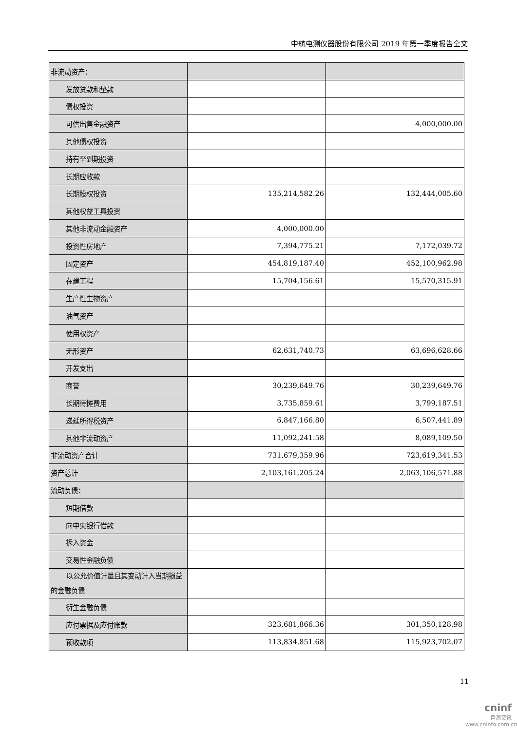中航电测仪器股份有限公司 2019 年第一季度报告全文
| 非流动资产： | | |
| 发放贷款和垫款 | | |
| 债权投资 | | |
| 可供出售金融资产 | | 4,000,000.00 |
| 其他债权投资 | | |
| 持有至到期投资 | | |
| 长期应收款 | | |
| 长期股权投资 | 135,214,582.26 | 132,444,005.60 |
| 其他权益工具投资 | | |
| 其他非流动金融资产 | 4,000,000.00 | |
| 投资性房地产 | 7,394,775.21 | 7,172,039.72 |
| 固定资产 | 454,819,187.40 | 452,100,962.98 |
| 在建工程 | 15,704,156.61 | 15,570,315.91 |
| 生产性生物资产 | | |
| 油气资产 | | |
| 使用权资产 | | |
| 无形资产 | 62,631,740.73 | 63,696,628.66 |
| 开发支出 | | |
| 商誉 | 30,239,649.76 | 30,239,649.76 |
| 长期待摊费用 | 3,735,859.61 | 3,799,187.51 |
| 递延所得税资产 | 6,847,166.80 | 6,507,441.89 |
| 其他非流动资产 | 11,092,241.58 | 8,089,109.50 |
| 非流动资产合计 | 731,679,359.96 | 723,619,341.53 |
| 资产总计 | 2,103,161,205.24 | 2,063,106,571.88 |
| 流动负债： | | |
| 短期借款 | | |
| 向中央银行借款 | | |
| 拆入资金 | | |
| 交易性金融负债 | | |
| 以公允价值计量且其变动计入当期损益的金融负债 | | |
| 衍生金融负债 | | |
| 应付票据及应付账款 | 323,681,866.36 | 301,350,128.98 |
| 预收款项 | 113,834,851.68 | 115,923,702.07 |
11
cninf
巨潮资讯
www.cninfo.com.cn